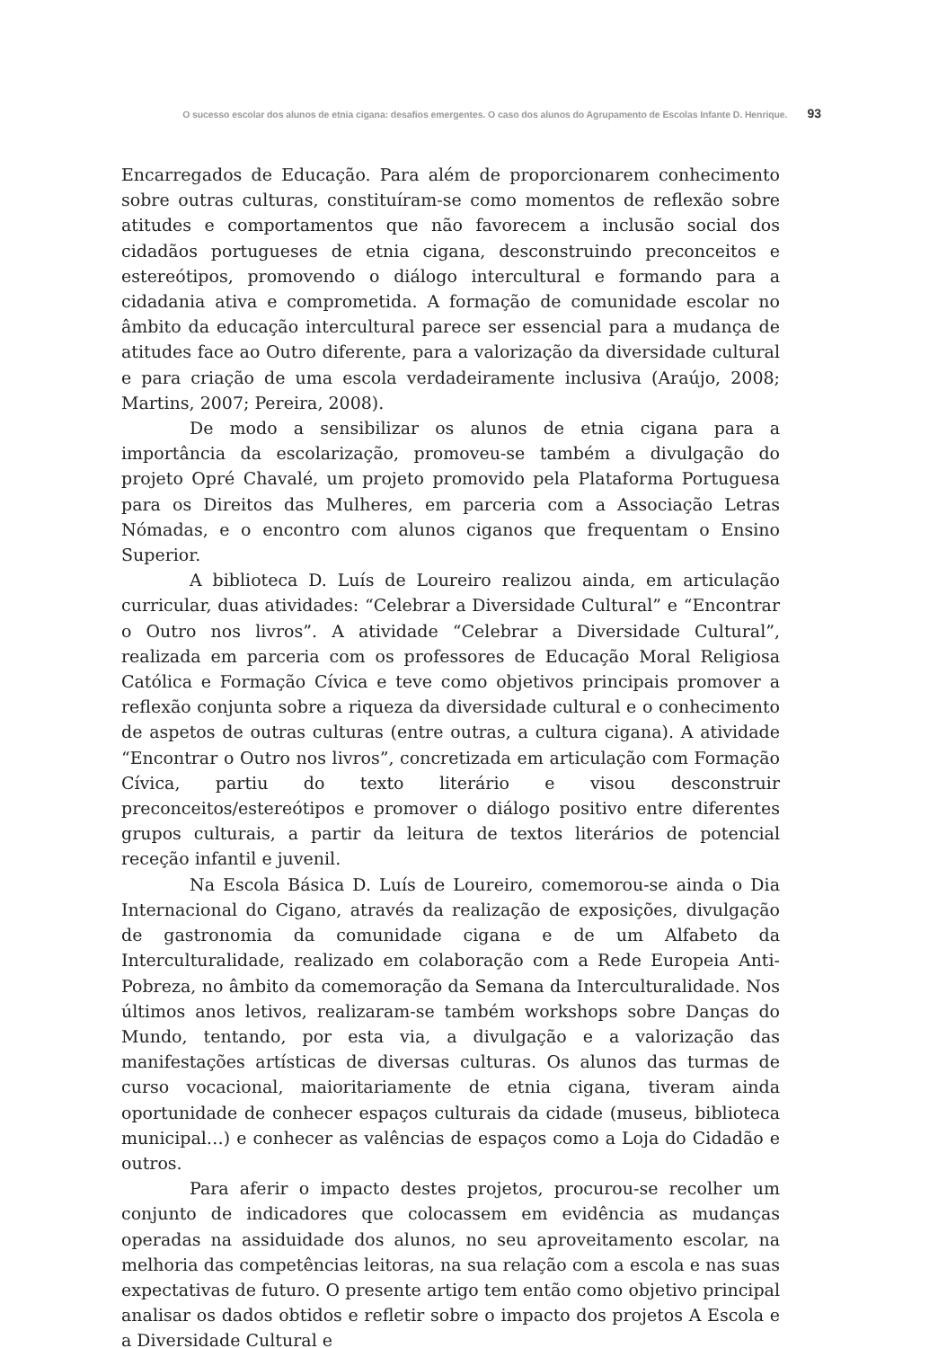O sucesso escolar dos alunos de etnia cigana: desafios emergentes. O caso dos alunos do Agrupamento de Escolas Infante D. Henrique. 93
Encarregados de Educação. Para além de proporcionarem conhecimento sobre outras culturas, constituíram-se como momentos de reflexão sobre atitudes e comportamentos que não favorecem a inclusão social dos cidadãos portugueses de etnia cigana, desconstruindo preconceitos e estereótipos, promovendo o diálogo intercultural e formando para a cidadania ativa e comprometida. A formação de comunidade escolar no âmbito da educação intercultural parece ser essencial para a mudança de atitudes face ao Outro diferente, para a valorização da diversidade cultural e para criação de uma escola verdadeiramente inclusiva (Araújo, 2008; Martins, 2007; Pereira, 2008).
De modo a sensibilizar os alunos de etnia cigana para a importância da escolarização, promoveu-se também a divulgação do projeto Opré Chavalé, um projeto promovido pela Plataforma Portuguesa para os Direitos das Mulheres, em parceria com a Associação Letras Nómadas, e o encontro com alunos ciganos que frequentam o Ensino Superior.
A biblioteca D. Luís de Loureiro realizou ainda, em articulação curricular, duas atividades: “Celebrar a Diversidade Cultural” e “Encontrar o Outro nos livros”. A atividade “Celebrar a Diversidade Cultural”, realizada em parceria com os professores de Educação Moral Religiosa Católica e Formação Cívica e teve como objetivos principais promover a reflexão conjunta sobre a riqueza da diversidade cultural e o conhecimento de aspetos de outras culturas (entre outras, a cultura cigana). A atividade “Encontrar o Outro nos livros”, concretizada em articulação com Formação Cívica, partiu do texto literário e visou desconstruir preconceitos/estereótipos e promover o diálogo positivo entre diferentes grupos culturais, a partir da leitura de textos literários de potencial receção infantil e juvenil.
Na Escola Básica D. Luís de Loureiro, comemorou-se ainda o Dia Internacional do Cigano, através da realização de exposições, divulgação de gastronomia da comunidade cigana e de um Alfabeto da Interculturalidade, realizado em colaboração com a Rede Europeia Anti-Pobreza, no âmbito da comemoração da Semana da Interculturalidade. Nos últimos anos letivos, realizaram-se também workshops sobre Danças do Mundo, tentando, por esta via, a divulgação e a valorização das manifestações artísticas de diversas culturas. Os alunos das turmas de curso vocacional, maioritariamente de etnia cigana, tiveram ainda oportunidade de conhecer espaços culturais da cidade (museus, biblioteca municipal…) e conhecer as valências de espaços como a Loja do Cidadão e outros.
Para aferir o impacto destes projetos, procurou-se recolher um conjunto de indicadores que colocassem em evidência as mudanças operadas na assiduidade dos alunos, no seu aproveitamento escolar, na melhoria das competências leitoras, na sua relação com a escola e nas suas expectativas de futuro. O presente artigo tem então como objetivo principal analisar os dados obtidos e refletir sobre o impacto dos projetos A Escola e a Diversidade Cultural e